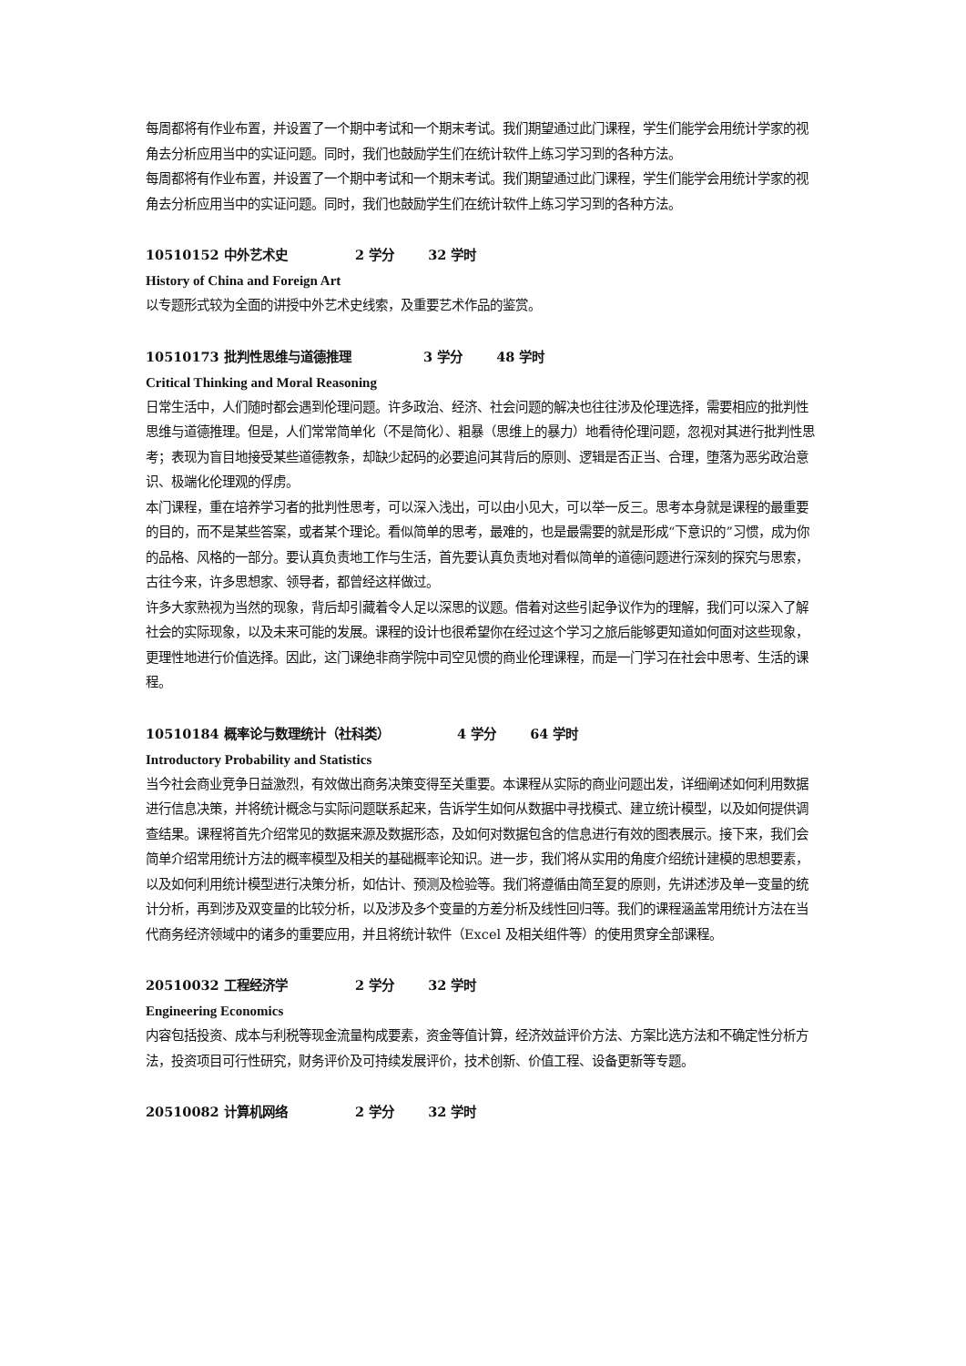每周都将有作业布置，并设置了一个期中考试和一个期末考试。我们期望通过此门课程，学生们能学会用统计学家的视角去分析应用当中的实证问题。同时，我们也鼓励学生们在统计软件上练习学习到的各种方法。
每周都将有作业布置，并设置了一个期中考试和一个期末考试。我们期望通过此门课程，学生们能学会用统计学家的视角去分析应用当中的实证问题。同时，我们也鼓励学生们在统计软件上练习学习到的各种方法。
10510152 中外艺术史 2 学分 32 学时
History of China and Foreign Art
以专题形式较为全面的讲授中外艺术史线索，及重要艺术作品的鉴赏。
10510173 批判性思维与道德推理 3 学分 48 学时
Critical Thinking and Moral Reasoning
日常生活中，人们随时都会遇到伦理问题。许多政治、经济、社会问题的解决也往往涉及伦理选择，需要相应的批判性思维与道德推理。但是，人们常常简单化（不是简化）、粗暴（思维上的暴力）地看待伦理问题，忽视对其进行批判性思考；表现为盲目地接受某些道德教条，却缺少起码的必要追问其背后的原则、逻辑是否正当、合理，堕落为恶劣政治意识、极端化伦理观的俘虏。
本门课程，重在培养学习者的批判性思考，可以深入浅出，可以由小见大，可以举一反三。思考本身就是课程的最重要的目的，而不是某些答案，或者某个理论。看似简单的思考，最难的，也是最需要的就是形成“下意识的”习惯，成为你的品格、风格的一部分。要认真负责地工作与生活，首先要认真负责地对看似简单的道德问题进行深刻的探究与思索，古往今来，许多思想家、领导者，都曾经这样做过。
许多大家熟视为当然的现象，背后却引藏着令人足以深思的议题。借着对这些引起争议作为的理解，我们可以深入了解社会的实际现象，以及未来可能的发展。课程的设计也很希望你在经过这个学习之旅后能够更知道如何面对这些现象，更理性地进行价值选择。因此，这门课绝非商学院中司空见惯的商业伦理课程，而是一门学习在社会中思考、生活的课程。
10510184 概率论与数理统计（社科类） 4 学分 64 学时
Introductory Probability and Statistics
当今社会商业竞争日益激烈，有效做出商务决策变得至关重要。本课程从实际的商业问题出发，详细阐述如何利用数据进行信息决策，并将统计概念与实际问题联系起来，告诉学生如何从数据中寻找模式、建立统计模型，以及如何提供调查结果。课程将首先介绍常见的数据来源及数据形态，及如何对数据包含的信息进行有效的图表展示。接下来，我们会简单介绍常用统计方法的概率模型及相关的基础概率论知识。进一步，我们将从实用的角度介绍统计建模的思想要素，以及如何利用统计模型进行决策分析，如估计、预测及检验等。我们将遵循由简至复的原则，先讲述涉及单一变量的统计分析，再到涉及双变量的比较分析，以及涉及多个变量的方差分析及线性回归等。我们的课程涵盖常用统计方法在当代商务经济领域中的诸多的重要应用，并且将统计软件（Excel 及相关组件等）的使用贯穿全部课程。
20510032 工程经济学 2 学分 32 学时
Engineering Economics
内容包括投资、成本与利税等现金流量构成要素，资金等值计算，经济效益评价方法、方案比选方法和不确定性分析方法，投资项目可行性研究，财务评价及可持续发展评价，技术创新、价值工程、设备更新等专题。
20510082 计算机网络 2 学分 32 学时